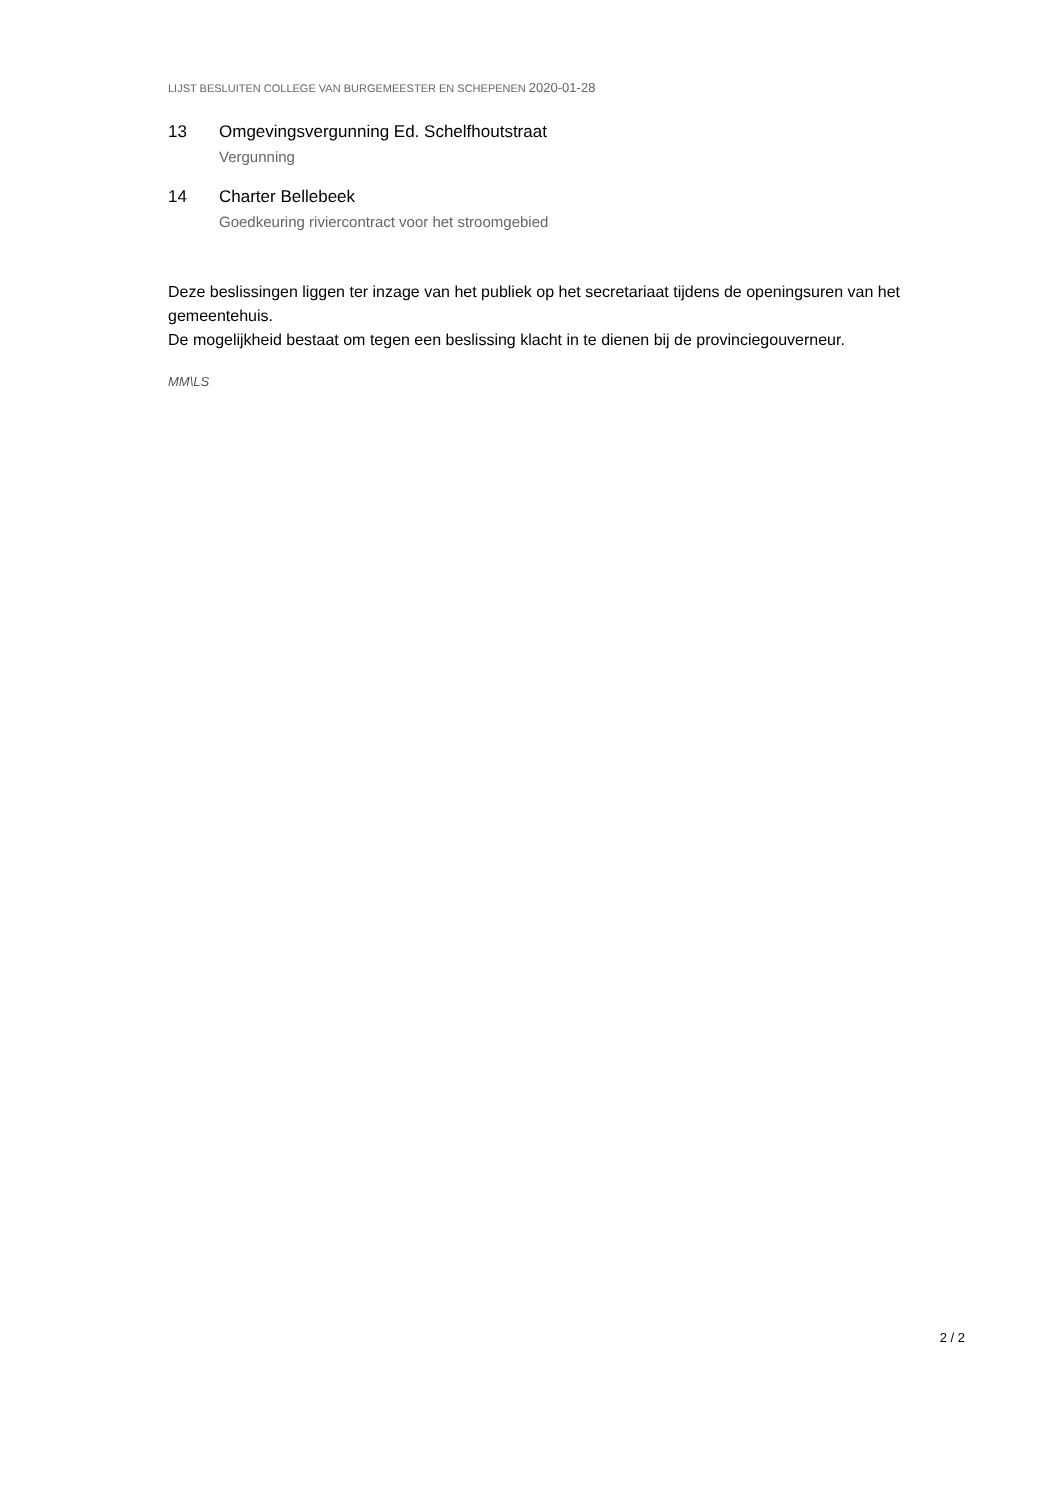LIJST BESLUITEN COLLEGE VAN BURGEMEESTER EN SCHEPENEN 2020-01-28
13 Omgevingsvergunning Ed. Schelfhoutstraat
Vergunning
14 Charter Bellebeek
Goedkeuring riviercontract voor het stroomgebied
Deze beslissingen liggen ter inzage van het publiek op het secretariaat tijdens de openingsuren van het gemeentehuis.
De mogelijkheid bestaat om tegen een beslissing klacht in te dienen bij de provinciegouverneur.
MM\LS
2 / 2